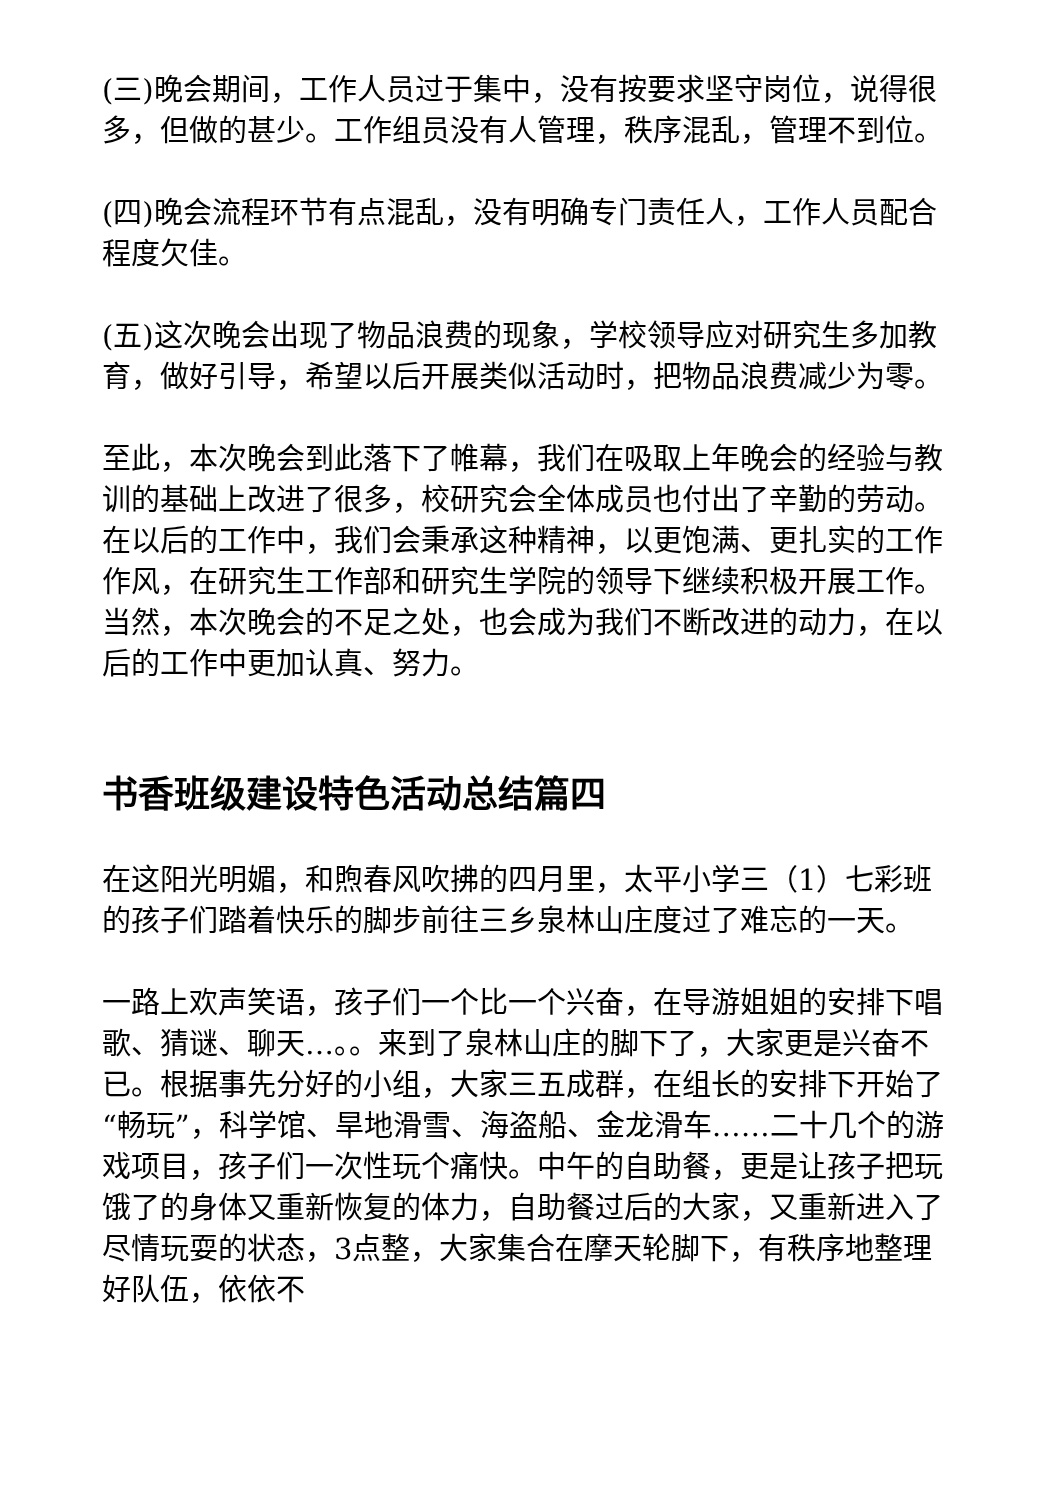(三)晚会期间，工作人员过于集中，没有按要求坚守岗位，说得很多，但做的甚少。工作组员没有人管理，秩序混乱，管理不到位。
(四)晚会流程环节有点混乱，没有明确专门责任人，工作人员配合程度欠佳。
(五)这次晚会出现了物品浪费的现象，学校领导应对研究生多加教育，做好引导，希望以后开展类似活动时，把物品浪费减少为零。
至此，本次晚会到此落下了帷幕，我们在吸取上年晚会的经验与教训的基础上改进了很多，校研究会全体成员也付出了辛勤的劳动。在以后的工作中，我们会秉承这种精神，以更饱满、更扎实的工作作风，在研究生工作部和研究生学院的领导下继续积极开展工作。当然，本次晚会的不足之处，也会成为我们不断改进的动力，在以后的工作中更加认真、努力。
书香班级建设特色活动总结篇四
在这阳光明媚，和煦春风吹拂的四月里，太平小学三（1）七彩班的孩子们踏着快乐的脚步前往三乡泉林山庄度过了难忘的一天。
一路上欢声笑语，孩子们一个比一个兴奋，在导游姐姐的安排下唱歌、猜谜、聊天…。。来到了泉林山庄的脚下了，大家更是兴奋不已。根据事先分好的小组，大家三五成群，在组长的安排下开始了“畅玩”，科学馆、旱地滑雪、海盗船、金龙滑车……二十几个的游戏项目，孩子们一次性玩个痛快。中午的自助餐，更是让孩子把玩饿了的身体又重新恢复的体力，自助餐过后的大家，又重新进入了尽情玩耍的状态，3点整，大家集合在摩天轮脚下，有秩序地整理好队伍，依依不